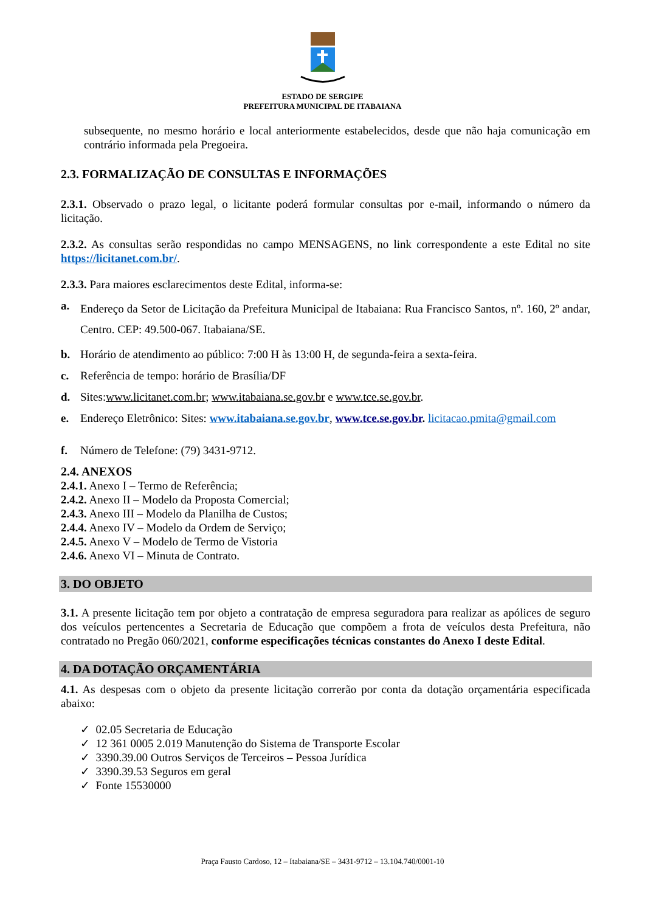ESTADO DE SERGIPE
PREFEITURA MUNICIPAL DE ITABAIANA
subsequente, no mesmo horário e local anteriormente estabelecidos, desde que não haja comunicação em contrário informada pela Pregoeira.
2.3. FORMALIZAÇÃO DE CONSULTAS E INFORMAÇÕES
2.3.1. Observado o prazo legal, o licitante poderá formular consultas por e-mail, informando o número da licitação.
2.3.2. As consultas serão respondidas no campo MENSAGENS, no link correspondente a este Edital no site https://licitanet.com.br/.
2.3.3. Para maiores esclarecimentos deste Edital, informa-se:
a. Endereço da Setor de Licitação da Prefeitura Municipal de Itabaiana: Rua Francisco Santos, nº. 160, 2º andar, Centro. CEP: 49.500-067. Itabaiana/SE.
b. Horário de atendimento ao público: 7:00 H às 13:00 H, de segunda-feira a sexta-feira.
c. Referência de tempo: horário de Brasília/DF
d. Sites:www.licitanet.com.br; www.itabaiana.se.gov.br e www.tce.se.gov.br.
e. Endereço Eletrônico: Sites: www.itabaiana.se.gov.br, www.tce.se.gov.br. licitacao.pmita@gmail.com
f. Número de Telefone: (79) 3431-9712.
2.4. ANEXOS
2.4.1. Anexo I – Termo de Referência;
2.4.2. Anexo II – Modelo da Proposta Comercial;
2.4.3. Anexo III – Modelo da Planilha de Custos;
2.4.4. Anexo IV – Modelo da Ordem de Serviço;
2.4.5. Anexo V – Modelo de Termo de Vistoria
2.4.6. Anexo VI – Minuta de Contrato.
3. DO OBJETO
3.1. A presente licitação tem por objeto a contratação de empresa seguradora para realizar as apólices de seguro dos veículos pertencentes a Secretaria de Educação que compõem a frota de veículos desta Prefeitura, não contratado no Pregão 060/2021, conforme especificações técnicas constantes do Anexo I deste Edital.
4. DA DOTAÇÃO ORÇAMENTÁRIA
4.1. As despesas com o objeto da presente licitação correrão por conta da dotação orçamentária especificada abaixo:
✓ 02.05 Secretaria de Educação
✓ 12 361 0005 2.019 Manutenção do Sistema de Transporte Escolar
✓ 3390.39.00 Outros Serviços de Terceiros – Pessoa Jurídica
✓ 3390.39.53 Seguros em geral
✓ Fonte 15530000
Praça Fausto Cardoso, 12 – Itabaiana/SE – 3431-9712 – 13.104.740/0001-10